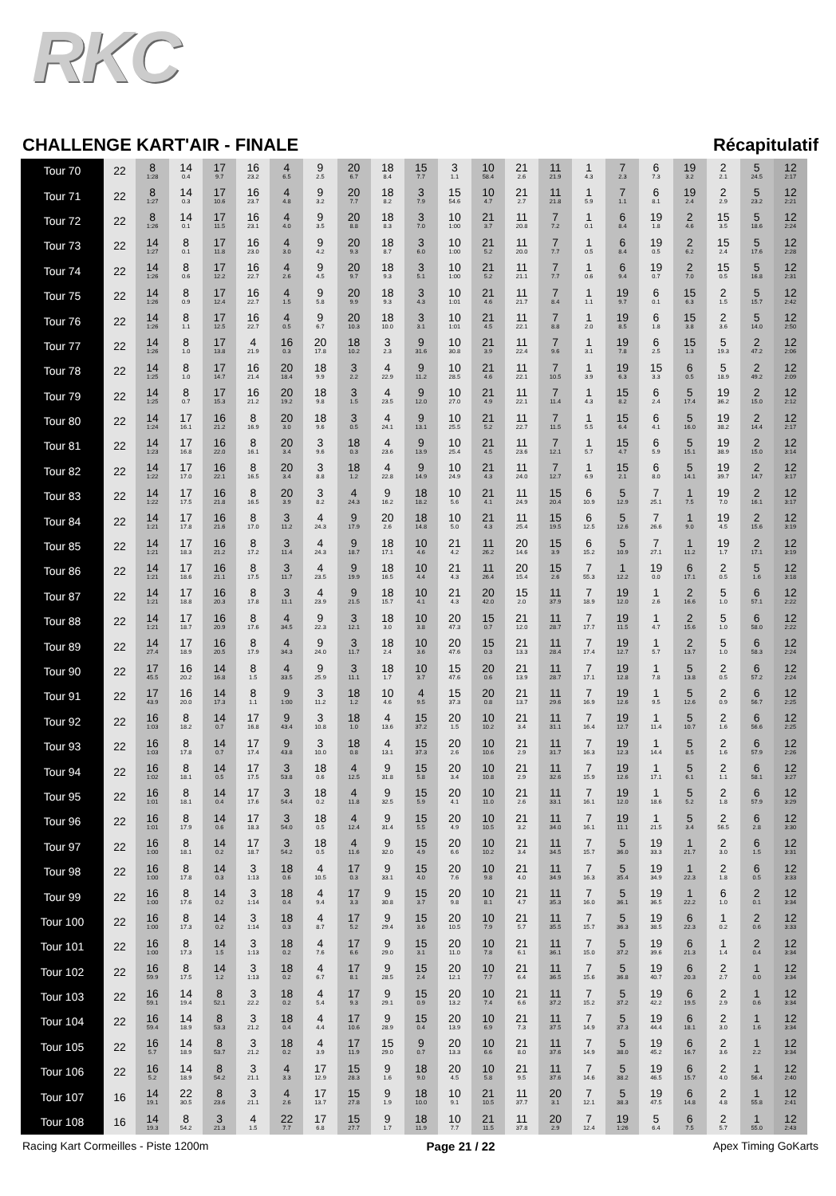RKC
CHALLENGE KART'AIR - FINALE Récapitulatif
| Tour 70 | 22 | 8 1:28 | 14 0.4 | 17 9.7 | 16 23.2 | 4 6.5 | 9 2.5 | 20 6.7 | 18 8.4 | 15 7.7 | 3 1.1 | 10 58.4 | 21 2.6 | 11 21.9 | 1 4.3 | 7 2.3 | 6 7.3 | 19 3.2 | 2 2.1 | 5 24.5 | 12 2:17 |
| Tour 71 | 22 | 8 1:27 | 14 0.3 | 17 10.6 | 16 23.7 | 4 4.8 | 9 3.2 | 20 7.7 | 18 8.2 | 3 7.9 | 15 54.6 | 10 4.7 | 21 2.7 | 11 21.8 | 1 5.9 | 7 1.1 | 6 8.1 | 19 2.4 | 2 2.9 | 5 23.2 | 12 2:21 |
| Tour 72 | 22 | 8 1:26 | 14 0.1 | 17 11.5 | 16 23.1 | 4 4.0 | 9 3.5 | 20 8.8 | 18 8.3 | 3 7.0 | 10 1:00 | 21 3.7 | 11 20.8 | 7 7.2 | 1 0.1 | 6 8.4 | 19 1.8 | 2 4.6 | 15 3.5 | 5 18.6 | 12 2:24 |
| Tour 73 | 22 | 14 1:27 | 8 0.1 | 17 11.8 | 16 23.0 | 4 3.0 | 9 4.2 | 20 9.3 | 18 8.7 | 3 6.0 | 10 1:00 | 21 5.2 | 11 20.0 | 7 7.7 | 1 0.5 | 6 8.4 | 19 0.5 | 2 6.2 | 15 2.4 | 5 17.6 | 12 2:28 |
| Tour 74 | 22 | 14 1:26 | 8 0.6 | 17 12.2 | 16 22.7 | 4 2.6 | 9 4.5 | 20 9.7 | 18 9.3 | 3 5.1 | 10 1:00 | 21 5.2 | 11 21.1 | 7 7.7 | 1 0.6 | 6 9.4 | 19 0.7 | 2 7.0 | 15 0.5 | 5 16.8 | 12 2:31 |
| Tour 75 | 22 | 14 1:26 | 8 0.9 | 17 12.4 | 16 22.7 | 4 1.5 | 9 5.8 | 20 9.9 | 18 9.3 | 3 4.3 | 10 1:01 | 21 4.6 | 11 21.7 | 7 8.4 | 1 1.1 | 19 9.7 | 6 0.1 | 15 6.3 | 2 1.5 | 5 15.7 | 12 2:42 |
| Tour 76 | 22 | 14 1:26 | 8 1.1 | 17 12.5 | 16 22.7 | 4 0.5 | 9 6.7 | 20 10.3 | 18 10.0 | 3 3.1 | 10 1:01 | 21 4.5 | 11 22.1 | 7 8.8 | 1 2.0 | 19 8.5 | 6 1.8 | 15 3.8 | 2 3.6 | 5 14.0 | 12 2:50 |
| Tour 77 | 22 | 14 1:26 | 8 1.0 | 17 13.8 | 4 21.9 | 16 0.3 | 20 17.8 | 18 10.2 | 3 2.3 | 9 31.6 | 10 30.8 | 21 3.9 | 11 22.4 | 7 9.6 | 1 3.1 | 19 7.8 | 6 2.5 | 15 1.3 | 5 19.3 | 2 47.2 | 12 2:06 |
| Tour 78 | 22 | 14 1:25 | 8 1.0 | 17 14.7 | 16 21.4 | 20 18.4 | 18 9.9 | 3 2.2 | 4 22.9 | 9 11.2 | 10 28.5 | 21 4.6 | 11 22.1 | 7 10.5 | 1 3.9 | 19 6.3 | 15 3.3 | 6 0.5 | 5 18.9 | 2 49.2 | 12 2:09 |
| Tour 79 | 22 | 14 1:25 | 8 0.7 | 17 15.3 | 16 21.2 | 20 19.2 | 18 9.8 | 3 1.5 | 4 23.5 | 9 12.0 | 10 27.0 | 21 4.9 | 11 22.1 | 7 11.4 | 1 4.3 | 15 8.2 | 6 2.4 | 5 17.4 | 19 36.2 | 2 15.0 | 12 2:12 |
| Tour 80 | 22 | 14 1:24 | 17 16.1 | 16 21.2 | 8 16.9 | 20 3.0 | 18 9.6 | 3 0.5 | 4 24.1 | 9 13.1 | 10 25.5 | 21 5.2 | 11 22.7 | 7 11.5 | 1 5.5 | 15 6.4 | 6 4.1 | 5 16.0 | 19 38.2 | 2 14.4 | 12 2:17 |
| Tour 81 | 22 | 14 1:23 | 17 16.8 | 16 22.0 | 8 16.1 | 20 3.4 | 3 9.6 | 18 0.3 | 4 23.6 | 9 13.9 | 10 25.4 | 21 4.5 | 11 23.6 | 7 12.1 | 1 5.7 | 15 4.7 | 6 5.9 | 5 15.1 | 19 38.9 | 2 15.0 | 12 3:14 |
| Tour 82 | 22 | 14 1:22 | 17 17.0 | 16 22.1 | 8 16.5 | 20 3.4 | 3 8.8 | 18 1.2 | 4 22.8 | 9 14.9 | 10 24.9 | 21 4.3 | 11 24.0 | 7 12.7 | 1 6.9 | 15 2.1 | 6 8.0 | 5 14.1 | 19 39.7 | 2 14.7 | 12 3:17 |
| Tour 83 | 22 | 14 1:22 | 17 17.5 | 16 21.8 | 8 16.5 | 20 3.9 | 3 8.2 | 4 24.3 | 9 16.2 | 18 18.2 | 10 5.6 | 21 4.1 | 11 24.9 | 15 20.4 | 6 10.9 | 5 12.9 | 7 25.1 | 1 7.5 | 19 7.0 | 2 16.1 | 12 3:17 |
| Tour 84 | 22 | 14 1:21 | 17 17.8 | 16 21.6 | 8 17.0 | 3 11.2 | 4 24.3 | 9 17.9 | 20 2.6 | 18 14.8 | 10 5.0 | 21 4.3 | 11 25.4 | 15 19.5 | 6 12.5 | 5 12.6 | 7 26.6 | 1 9.0 | 19 4.5 | 2 15.6 | 12 3:19 |
| Tour 85 | 22 | 14 1:21 | 17 18.3 | 16 21.2 | 8 17.2 | 3 11.4 | 4 24.3 | 9 18.7 | 18 17.1 | 10 4.6 | 21 4.2 | 11 26.2 | 20 14.6 | 15 3.9 | 6 15.2 | 5 10.9 | 7 27.1 | 1 11.2 | 19 1.7 | 2 17.1 | 12 3:19 |
| Tour 86 | 22 | 14 1:21 | 17 18.6 | 16 21.1 | 8 17.5 | 3 11.7 | 4 23.5 | 9 19.9 | 18 16.5 | 10 4.4 | 21 4.3 | 11 26.4 | 20 15.4 | 15 2.6 | 7 55.3 | 1 12.2 | 19 0.0 | 6 17.1 | 2 0.5 | 5 1.6 | 12 3:18 |
| Tour 87 | 22 | 14 1:21 | 17 18.8 | 16 20.3 | 8 17.8 | 3 11.1 | 4 23.9 | 9 21.5 | 18 15.7 | 10 4.1 | 21 4.3 | 20 42.0 | 15 2.0 | 11 37.9 | 7 18.9 | 19 12.0 | 1 2.6 | 2 16.6 | 5 1.0 | 6 57.1 | 12 2:22 |
| Tour 88 | 22 | 14 1:21 | 17 18.7 | 16 20.9 | 8 17.6 | 4 34.5 | 9 22.3 | 3 12.1 | 18 3.0 | 10 3.8 | 20 47.3 | 15 0.7 | 21 12.0 | 11 28.7 | 7 17.7 | 19 11.5 | 1 4.7 | 2 15.6 | 5 1.0 | 6 58.0 | 12 2:22 |
| Tour 89 | 22 | 14 27.4 | 17 18.9 | 16 20.5 | 8 17.9 | 4 34.3 | 9 24.0 | 3 11.7 | 18 2.4 | 10 3.6 | 20 47.6 | 15 0.3 | 21 13.3 | 11 28.4 | 7 17.4 | 19 12.7 | 1 5.7 | 2 13.7 | 5 1.0 | 6 58.3 | 12 2:24 |
| Tour 90 | 22 | 17 45.5 | 16 20.2 | 14 16.8 | 8 1.5 | 4 33.5 | 9 25.9 | 3 11.1 | 18 1.7 | 10 3.7 | 15 47.6 | 20 0.6 | 21 13.9 | 11 28.7 | 7 17.1 | 19 12.8 | 1 7.8 | 5 13.8 | 2 0.5 | 6 57.2 | 12 2:24 |
| Tour 91 | 22 | 17 43.9 | 16 20.0 | 14 17.3 | 8 1.1 | 9 1:00 | 3 11.2 | 18 1.2 | 10 4.6 | 4 9.5 | 15 37.3 | 20 0.8 | 21 13.7 | 11 29.6 | 7 16.9 | 19 12.6 | 1 9.5 | 5 12.6 | 2 0.9 | 6 56.7 | 12 2:25 |
| Tour 92 | 22 | 16 1:03 | 8 18.2 | 14 0.7 | 17 16.8 | 9 43.4 | 3 10.8 | 18 1.0 | 4 13.6 | 15 37.2 | 20 1.5 | 10 10.2 | 21 3.4 | 11 31.1 | 7 16.4 | 19 12.7 | 1 11.4 | 5 10.7 | 2 1.6 | 6 56.6 | 12 2:25 |
| Tour 93 | 22 | 16 1:03 | 8 17.8 | 14 0.7 | 17 17.4 | 9 43.8 | 3 10.0 | 18 0.8 | 4 13.1 | 15 37.3 | 20 2.6 | 10 10.6 | 21 2.9 | 11 31.7 | 7 16.3 | 19 12.3 | 1 14.4 | 5 8.5 | 2 1.6 | 6 57.9 | 12 2:26 |
| Tour 94 | 22 | 16 1:02 | 8 18.1 | 14 0.5 | 17 17.5 | 3 53.8 | 18 0.6 | 4 12.5 | 9 31.8 | 15 5.8 | 20 3.4 | 10 10.8 | 21 2.9 | 11 32.6 | 7 15.9 | 19 12.6 | 1 17.1 | 5 6.1 | 2 1.1 | 6 58.1 | 12 3:27 |
| Tour 95 | 22 | 16 1:01 | 8 18.1 | 14 0.4 | 17 17.6 | 3 54.4 | 18 0.2 | 4 11.8 | 9 32.5 | 15 5.9 | 20 4.1 | 10 11.0 | 21 2.6 | 11 33.1 | 7 16.1 | 19 12.0 | 1 18.6 | 5 5.2 | 2 1.8 | 6 57.9 | 12 3:29 |
| Tour 96 | 22 | 16 1:01 | 8 17.9 | 14 0.6 | 17 18.3 | 3 54.0 | 18 0.5 | 4 12.4 | 9 31.4 | 15 5.5 | 20 4.9 | 10 10.5 | 21 3.2 | 11 34.0 | 7 16.1 | 19 11.1 | 1 21.5 | 5 3.4 | 2 56.5 | 6 2.8 | 12 3:30 |
| Tour 97 | 22 | 16 1:00 | 8 18.1 | 14 0.2 | 17 18.7 | 3 54.2 | 18 0.5 | 4 11.6 | 9 32.0 | 15 4.9 | 20 6.6 | 10 10.2 | 21 3.4 | 11 34.5 | 7 15.7 | 5 36.0 | 19 33.3 | 1 21.7 | 2 3.0 | 6 1.5 | 12 3:31 |
| Tour 98 | 22 | 16 1:00 | 8 17.8 | 14 0.3 | 3 1:13 | 18 0.6 | 4 10.5 | 17 0.3 | 9 33.1 | 15 4.0 | 20 7.6 | 10 9.8 | 21 4.0 | 11 34.9 | 7 16.3 | 5 35.4 | 19 34.9 | 1 22.3 | 2 1.8 | 6 0.5 | 12 3:33 |
| Tour 99 | 22 | 16 1:00 | 8 17.6 | 14 0.2 | 3 1:14 | 18 0.4 | 4 9.4 | 17 3.3 | 9 30.8 | 15 3.7 | 20 9.8 | 10 8.1 | 21 4.7 | 11 35.3 | 7 16.0 | 5 36.1 | 19 36.5 | 1 22.2 | 6 1.0 | 2 0.1 | 12 3:34 |
| Tour 100 | 22 | 16 1:00 | 8 17.3 | 14 0.2 | 3 1:14 | 18 0.3 | 4 8.7 | 17 5.2 | 9 29.4 | 15 3.6 | 20 10.5 | 10 7.9 | 21 5.7 | 11 35.5 | 7 15.7 | 5 36.3 | 19 38.5 | 6 22.3 | 1 0.2 | 2 0.6 | 12 3:33 |
| Tour 101 | 22 | 16 1:00 | 8 17.3 | 14 1.5 | 3 1:13 | 18 0.2 | 4 7.6 | 17 6.6 | 9 29.0 | 15 3.1 | 20 11.0 | 10 7.8 | 21 6.1 | 11 36.1 | 7 15.0 | 5 37.2 | 19 39.6 | 6 21.3 | 1 1.4 | 2 0.4 | 12 3:34 |
| Tour 102 | 22 | 16 59.9 | 8 17.5 | 14 1.2 | 3 1:13 | 18 0.2 | 4 6.7 | 17 8.1 | 9 28.5 | 15 2.4 | 20 12.1 | 10 7.7 | 21 6.4 | 11 36.5 | 7 15.6 | 5 36.8 | 19 40.7 | 6 20.3 | 2 2.7 | 1 0.0 | 12 3:34 |
| Tour 103 | 22 | 16 59.1 | 14 19.4 | 8 52.1 | 3 22.2 | 18 0.2 | 4 5.4 | 17 9.3 | 9 29.1 | 15 0.9 | 20 13.2 | 10 7.4 | 21 6.6 | 11 37.2 | 7 15.2 | 5 37.2 | 19 42.2 | 6 19.5 | 2 2.9 | 1 0.6 | 12 3:34 |
| Tour 104 | 22 | 16 59.4 | 14 18.9 | 8 53.3 | 3 21.2 | 18 0.4 | 4 4.4 | 17 10.6 | 9 28.9 | 15 0.4 | 20 13.9 | 10 6.9 | 21 7.3 | 11 37.5 | 7 14.9 | 5 37.3 | 19 44.4 | 6 18.1 | 2 3.0 | 1 1.6 | 12 3:34 |
| Tour 105 | 22 | 16 5.7 | 14 18.9 | 8 53.7 | 3 21.2 | 18 0.2 | 4 3.9 | 17 11.9 | 15 29.0 | 9 0.7 | 20 13.3 | 10 6.6 | 21 8.0 | 11 37.6 | 7 14.9 | 5 38.0 | 19 45.2 | 6 16.7 | 2 3.6 | 1 2.2 | 12 3:34 |
| Tour 106 | 22 | 16 5.2 | 14 18.9 | 8 54.2 | 3 21.1 | 4 3.3 | 17 12.9 | 15 28.3 | 9 1.6 | 18 9.0 | 20 4.5 | 10 5.8 | 21 9.5 | 11 37.6 | 7 14.6 | 5 38.2 | 19 46.5 | 6 15.7 | 2 4.0 | 1 56.4 | 12 2:40 |
| Tour 107 | 16 | 14 19.1 | 22 30.5 | 8 23.6 | 3 21.1 | 4 2.6 | 17 13.7 | 15 27.8 | 9 1.9 | 18 10.0 | 10 9.1 | 21 10.5 | 11 37.7 | 20 3.1 | 7 12.1 | 5 38.3 | 19 47.5 | 6 14.8 | 2 4.8 | 1 55.8 | 12 2:41 |
| Tour 108 | 16 | 14 19.3 | 8 54.2 | 3 21.3 | 4 1.5 | 22 7.7 | 17 6.8 | 15 27.7 | 9 1.7 | 18 11.9 | 10 7.7 | 21 11.5 | 11 37.8 | 20 2.9 | 7 12.4 | 19 1:26 | 5 6.4 | 6 7.5 | 2 5.7 | 1 55.0 | 12 2:43 |
Racing Kart Cormeilles - Piste 1200m Page 21 / 22 Apex Timing GoKarts